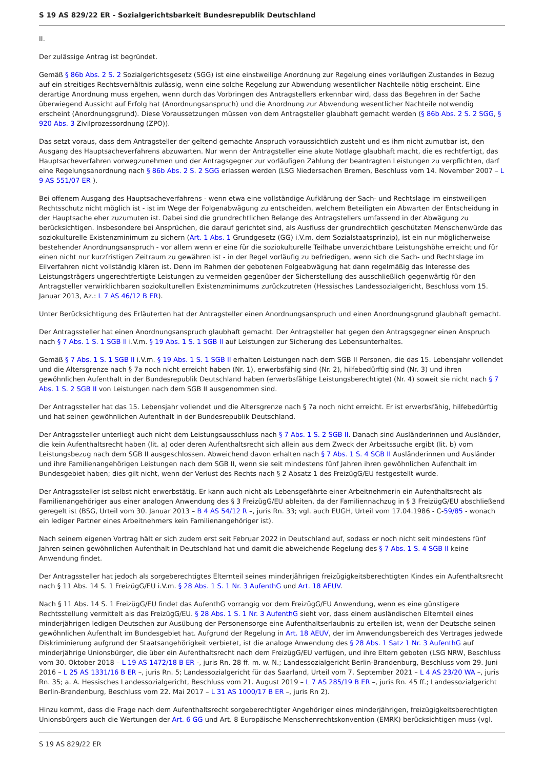S 19 AS 829/22 ER - Sozialgerichtsbarkeit Bundesrepublik Deutschland
II.
Der zulässige Antrag ist begründet.
Gemäß § 86b Abs. 2 S. 2 Sozialgerichtsgesetz (SGG) ist eine einstweilige Anordnung zur Regelung eines vorläufigen Zustandes in Bezug auf ein streitiges Rechtsverhältnis zulässig, wenn eine solche Regelung zur Abwendung wesentlicher Nachteile nötig erscheint. Eine derartige Anordnung muss ergehen, wenn durch das Vorbringen des Antragstellers erkennbar wird, dass das Begehren in der Sache überwiegend Aussicht auf Erfolg hat (Anordnungsanspruch) und die Anordnung zur Abwendung wesentlicher Nachteile notwendig erscheint (Anordnungsgrund). Diese Voraussetzungen müssen von dem Antragsteller glaubhaft gemacht werden (§ 86b Abs. 2 S. 2 SGG, § 920 Abs. 3 Zivilprozessordnung (ZPO)).
Das setzt voraus, dass dem Antragsteller der geltend gemachte Anspruch voraussichtlich zusteht und es ihm nicht zumutbar ist, den Ausgang des Hauptsacheverfahrens abzuwarten. Nur wenn der Antragsteller eine akute Notlage glaubhaft macht, die es rechtfertigt, das Hauptsacheverfahren vorwegzunehmen und der Antragsgegner zur vorläufigen Zahlung der beantragten Leistungen zu verpflichten, darf eine Regelungsanordnung nach § 86b Abs. 2 S. 2 SGG erlassen werden (LSG Niedersachen Bremen, Beschluss vom 14. November 2007 – L 9 AS 551/07 ER ).
Bei offenem Ausgang des Hauptsacheverfahrens - wenn etwa eine vollständige Aufklärung der Sach- und Rechtslage im einstweiligen Rechtsschutz nicht möglich ist - ist im Wege der Folgenabwägung zu entscheiden, welchem Beteiligten ein Abwarten der Entscheidung in der Hauptsache eher zuzumuten ist. Dabei sind die grundrechtlichen Belange des Antragstellers umfassend in der Abwägung zu berücksichtigen. Insbesondere bei Ansprüchen, die darauf gerichtet sind, als Ausfluss der grundrechtlich geschützten Menschenwürde das soziokulturelle Existenzminimum zu sichern (Art. 1 Abs. 1 Grundgesetz (GG) i.V.m. dem Sozialstaatsprinzip), ist ein nur möglicherweise bestehender Anordnungsanspruch - vor allem wenn er eine für die soziokulturelle Teilhabe unverzichtbare Leistungshöhe erreicht und für einen nicht nur kurzfristigen Zeitraum zu gewähren ist - in der Regel vorläufig zu befriedigen, wenn sich die Sach- und Rechtslage im Eilverfahren nicht vollständig klären ist. Denn im Rahmen der gebotenen Folgeabwägung hat dann regelmäßig das Interesse des Leistungsträgers ungerechtfertigte Leistungen zu vermeiden gegenüber der Sicherstellung des ausschließlich gegenwärtig für den Antragsteller verwirklichbaren soziokulturellen Existenzminimums zurückzutreten (Hessisches Landessozialgericht, Beschluss vom 15. Januar 2013, Az.: L 7 AS 46/12 B ER).
Unter Berücksichtigung des Erläuterten hat der Antragsteller einen Anordnungsanspruch und einen Anordnungsgrund glaubhaft gemacht.
Der Antragssteller hat einen Anordnungsanspruch glaubhaft gemacht. Der Antragsteller hat gegen den Antragsgegner einen Anspruch nach § 7 Abs. 1 S. 1 SGB II i.V.m. § 19 Abs. 1 S. 1 SGB II auf Leistungen zur Sicherung des Lebensunterhaltes.
Gemäß § 7 Abs. 1 S. 1 SGB II i.V.m. § 19 Abs. 1 S. 1 SGB II erhalten Leistungen nach dem SGB II Personen, die das 15. Lebensjahr vollendet und die Altersgrenze nach § 7a noch nicht erreicht haben (Nr. 1), erwerbsfähig sind (Nr. 2), hilfebedürftig sind (Nr. 3) und ihren gewöhnlichen Aufenthalt in der Bundesrepublik Deutschland haben (erwerbsfähige Leistungsberechtigte) (Nr. 4) soweit sie nicht nach § 7 Abs. 1 S. 2 SGB II von Leistungen nach dem SGB II ausgenommen sind.
Der Antragssteller hat das 15. Lebensjahr vollendet und die Altersgrenze nach § 7a noch nicht erreicht. Er ist erwerbsfähig, hilfebedürftig und hat seinen gewöhnlichen Aufenthalt in der Bundesrepublik Deutschland.
Der Antragssteller unterliegt auch nicht dem Leistungsausschluss nach § 7 Abs. 1 S. 2 SGB II. Danach sind Ausländerinnen und Ausländer, die kein Aufenthaltsrecht haben (lit. a) oder deren Aufenthaltsrecht sich allein aus dem Zweck der Arbeitssuche ergibt (lit. b) vom Leistungsbezug nach dem SGB II ausgeschlossen. Abweichend davon erhalten nach § 7 Abs. 1 S. 4 SGB II Ausländerinnen und Ausländer und ihre Familienangehörigen Leistungen nach dem SGB II, wenn sie seit mindestens fünf Jahren ihren gewöhnlichen Aufenthalt im Bundesgebiet haben; dies gilt nicht, wenn der Verlust des Rechts nach § 2 Absatz 1 des FreizügG/EU festgestellt wurde.
Der Antragssteller ist selbst nicht erwerbstätig. Er kann auch nicht als Lebensgefährte einer Arbeitnehmerin ein Aufenthaltsrecht als Familienangehöriger aus einer analogen Anwendung des § 3 FreizügG/EU ableiten, da der Familiennachzug in § 3 FreizügG/EU abschließend geregelt ist (BSG, Urteil vom 30. Januar 2013 – B 4 AS 54/12 R –, juris Rn. 33; vgl. auch EUGH, Urteil vom 17.04.1986 - C-59/85 - wonach ein lediger Partner eines Arbeitnehmers kein Familienangehöriger ist).
Nach seinem eigenen Vortrag hält er sich zudem erst seit Februar 2022 in Deutschland auf, sodass er noch nicht seit mindestens fünf Jahren seinen gewöhnlichen Aufenthalt in Deutschland hat und damit die abweichende Regelung des § 7 Abs. 1 S. 4 SGB II keine Anwendung findet.
Der Antragssteller hat jedoch als sorgeberechtigtes Elternteil seines minderjährigen freizügigkeitsberechtigten Kindes ein Aufenthaltsrecht nach § 11 Abs. 14 S. 1 FreizügG/EU i.V.m. § 28 Abs. 1 S. 1 Nr. 3 AufenthG und Art. 18 AEUV.
Nach § 11 Abs. 14 S. 1 FreizügG/EU findet das AufenthG vorrangig vor dem FreizügG/EU Anwendung, wenn es eine günstigere Rechtsstellung vermittelt als das FreizügG/EU. § 28 Abs. 1 S. 1 Nr. 3 AufenthG sieht vor, dass einem ausländischen Elternteil eines minderjährigen ledigen Deutschen zur Ausübung der Personensorge eine Aufenthaltserlaubnis zu erteilen ist, wenn der Deutsche seinen gewöhnlichen Aufenthalt im Bundesgebiet hat. Aufgrund der Regelung in Art. 18 AEUV, der im Anwendungsbereich des Vertrages jedwede Diskriminierung aufgrund der Staatsangehörigkeit verbietet, ist die analoge Anwendung des § 28 Abs. 1 Satz 1 Nr. 3 AufenthG auf minderjährige Unionsbürger, die über ein Aufenthaltsrecht nach dem FreizügG/EU verfügen, und ihre Eltern geboten (LSG NRW, Beschluss vom 30. Oktober 2018 – L 19 AS 1472/18 B ER -, juris Rn. 28 ff. m. w. N.; Landessozialgericht Berlin-Brandenburg, Beschluss vom 29. Juni 2016 – L 25 AS 1331/16 B ER –, juris Rn. 5; Landessozialgericht für das Saarland, Urteil vom 7. September 2021 – L 4 AS 23/20 WA –, juris Rn. 35; a. A. Hessisches Landessozialgericht, Beschluss vom 21. August 2019 – L 7 AS 285/19 B ER –, juris Rn. 45 ff.; Landessozialgericht Berlin-Brandenburg, Beschluss vom 22. Mai 2017 – L 31 AS 1000/17 B ER –, juris Rn 2).
Hinzu kommt, dass die Frage nach dem Aufenthaltsrecht sorgeberechtigter Angehöriger eines minderjährigen, freizügigkeitsberechtigten Unionsbürgers auch die Wertungen der Art. 6 GG und Art. 8 Europäische Menschenrechtskonvention (EMRK) berücksichtigen muss (vgl.
S 19 AS 829/22 ER